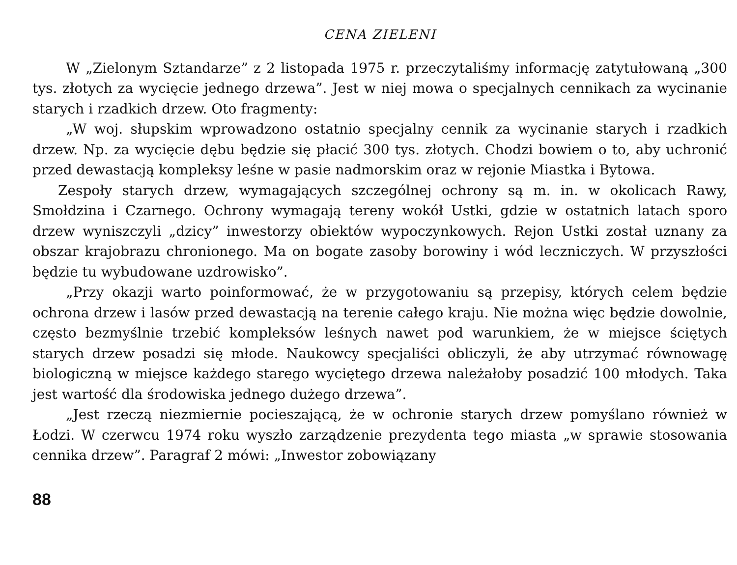CENA ZIELENI
W „Zielonym Sztandarze” z 2 listopada 1975 r. przeczytaliśmy informację zatytułowaną „300 tys. złotych za wycięcie jednego drzewa”. Jest w niej mowa o specjalnych cennikach za wycinanie starych i rzadkich drzew. Oto fragmenty:
„W woj. słupskim wprowadzono ostatnio specjalny cennik za wycinanie starych i rzadkich drzew. Np. za wycięcie dębu będzie się płacić 300 tys. złotych. Chodzi bowiem o to, aby uchronić przed dewastacją kompleksy leśne w pasie nadmorskim oraz w rejonie Miastka i Bytowa.
Zespoły starych drzew, wymagających szczególnej ochrony są m. in. w okolicach Rawy, Smołdzina i Czarnego. Ochrony wymagają tereny wokół Ustki, gdzie w ostatnich latach sporo drzew wyniszczyli „dzicy” inwestorzy obiektów wypoczynkowych. Rejon Ustki został uznany za obszar krajobrazu chronionego. Ma on bogate zasoby borowiny i wód leczniczych. W przyszłości będzie tu wybudowane uzdrowisko”.
„Przy okazji warto poinformować, że w przygotowaniu są przepisy, których celem będzie ochrona drzew i lasów przed dewastacją na terenie całego kraju. Nie można więc będzie dowolnie, często bezmyślnie trzebić kompleksów leśnych nawet pod warunkiem, że w miejsce ściętych starych drzew posadzi się młode. Naukowcy specjaliści obliczyli, że aby utrzymać równowagę biologiczną w miejsce każdego starego wyciętego drzewa należałoby posadzić 100 młodych. Taka jest wartość dla środowiska jednego dużego drzewa”.
„Jest rzeczą niezmiernie pocieszającą, że w ochronie starych drzew pomyślano również w Łodzi. W czerwcu 1974 roku wyszło zarządzenie prezydenta tego miasta „w sprawie stosowania cennika drzew”. Paragraf 2 mówi: „Inwestor zobowiązany
88